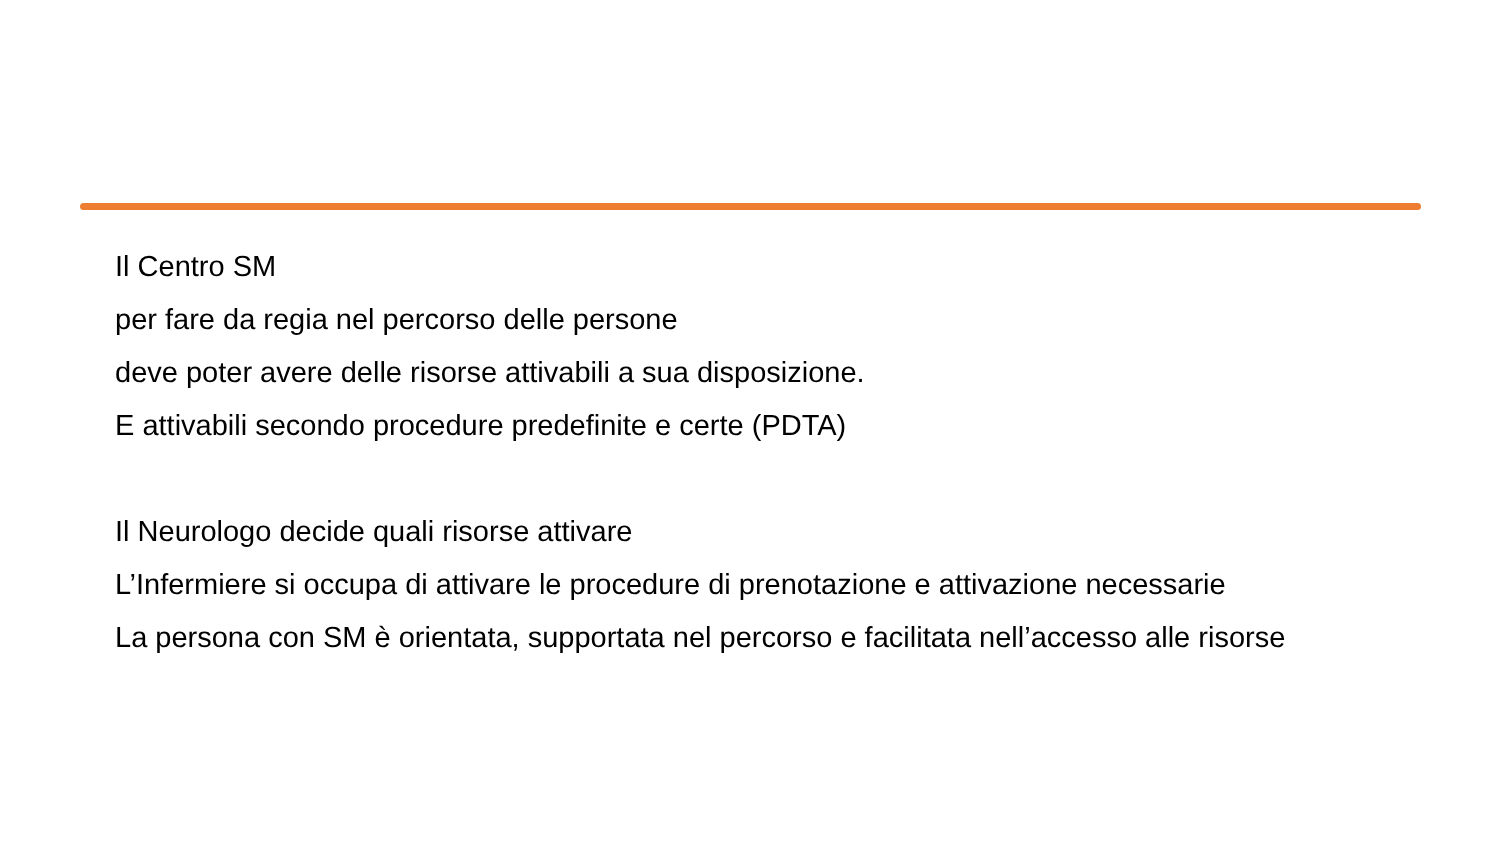Il Centro SM
per fare da regia nel percorso delle persone
deve poter avere delle risorse attivabili a sua disposizione.
E attivabili secondo procedure predefinite e certe (PDTA)
Il Neurologo decide quali risorse attivare
L’Infermiere si occupa di attivare le procedure di prenotazione e attivazione necessarie
La persona con SM è orientata, supportata nel percorso e facilitata nell’accesso alle risorse